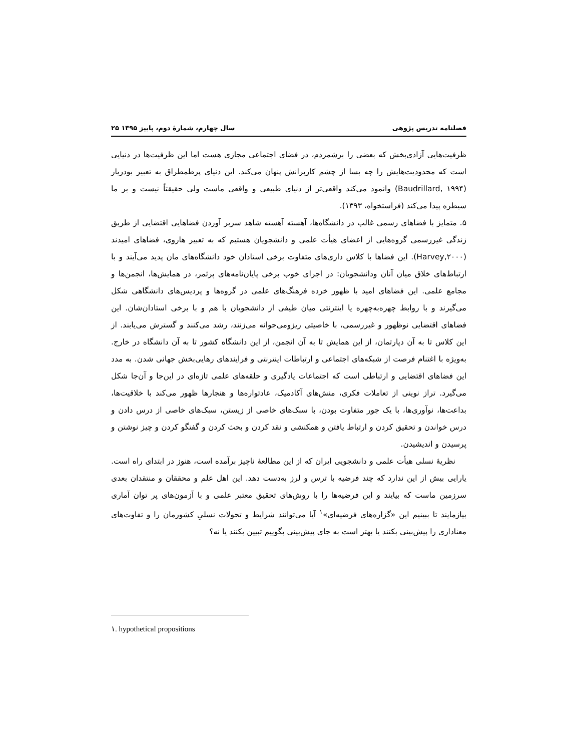فصلنامه تدریس پژوهی سال چهارم، شمارۀ دوم، پاییز ۱۳۹۵ ۲۵
ظرفیت‌هایی آزادی‌بخش که بعضی را برشمردم، در فضای اجتماعی مجازی هست اما این ظرفیت‌ها در دنیایی است که محدودیت‌هایش را چه بسا از چشم کاربرانش پنهان می‌کند. این دنیای پرطمطراق به تعبیر بودریار (Baudrillard, ۱۹۹۴) وانمود می‌کند واقعی‌تر از دنیای طبیعی و واقعی ماست ولی حقیقتاً نیست و بر ما سیطره پیدا می‌کند (فراستخواه، ۱۳۹۳).
۵. متمایز با فضاهای رسمی غالب در دانشگاه‌ها، آهسته آهسته شاهد سربر آوردن فضاهایی اقتضایی از طریق زندگی غیررسمی گروه‌هایی از اعضای هیأت علمی و دانشجویان هستیم که به تعبیر هاروی، فضاهای امیدند (Harvey,۲۰۰۰). این فضاها با کلاس داری‌های متفاوت برخی استادان خود دانشگاه‌های مان پدید می‌آیند و با ارتباط‌های خلاق میان آنان ودانشجویان: در اجرای خوب برخی پایان‌نامه‌های پرثمر، در همایش‌ها، انجمن‌ها و مجامع علمی. این فضاهای امید با ظهور خرده فرهنگ‌های علمی در گروه‌ها و پردیس‌های دانشگاهی شکل می‌گیرند و با روابط چهره‌به‌چهره یا اینترنتی میان طیفی از دانشجویان با هم و با برخی استادان‌شان. این فضاهای اقتضایی نوظهور و غیررسمی، با خاصیتی ریزومی‌جوانه می‌زنند، رشد می‌کنند و گسترش می‌یابند. از این کلاس تا به آن دپارتمان، از این همایش تا به آن انجمن، از این دانشگاه کشور تا به آن دانشگاه در خارج. به‌ویژه با اغتنام فرصت از شبکه‌های اجتماعی و ارتباطات اینترنتی و فرایندهای رهایی‌بخش جهانی شدن. به مدد این فضاهای اقتضایی و ارتباطی است که اجتماعات یادگیری و حلقه‌های علمی تازه‌ای در این‌جا و آن‌جا شکل می‌گیرد. تراز نوینی از تعاملات فکری، منش‌های آکادمیک، عادتواره‌ها و هنجارها ظهور می‌کند با خلاقیت‌ها، بداعت‌ها، نوآوری‌ها، با یک جور متفاوت بودن، با سبک‌های خاصی از زیستن، سبک‌های خاصی از درس دادن و درس خواندن و تحقیق کردن و ارتباط یافتن و همکنشی و نقد کردن و بحث کردن و گفتگو کردن و چیز نوشتن و پرسیدن و اندیشیدن.
نظریۀ نسلی هیأت علمی و دانشجویی ایران که از این مطالعۀ ناچیز برآمده است، هنوز در ابتدای راه است. یارایی بیش از این ندارد که چند فرضیه با ترس و لرز به‌دست دهد. این اهل علم و محققان و منتقدان بعدی سرزمین ماست که بیایند و این فرضیه‌ها را با روش‌های تحقیق معتبر علمی و با آزمون‌های پر توان آماری بیازمایند تا ببینیم این «گزاره‌های فرضیه‌ای»<sup>۱</sup> آیا می‌توانند شرایط و تحولات نسلیِ کشورمان را و تفاوت‌های معناداری را پیش‌بینی بکنند یا بهتر است به جای پیش‌بینی بگوییم تبیین بکنند یا نه؟
۱. hypothetical propositions